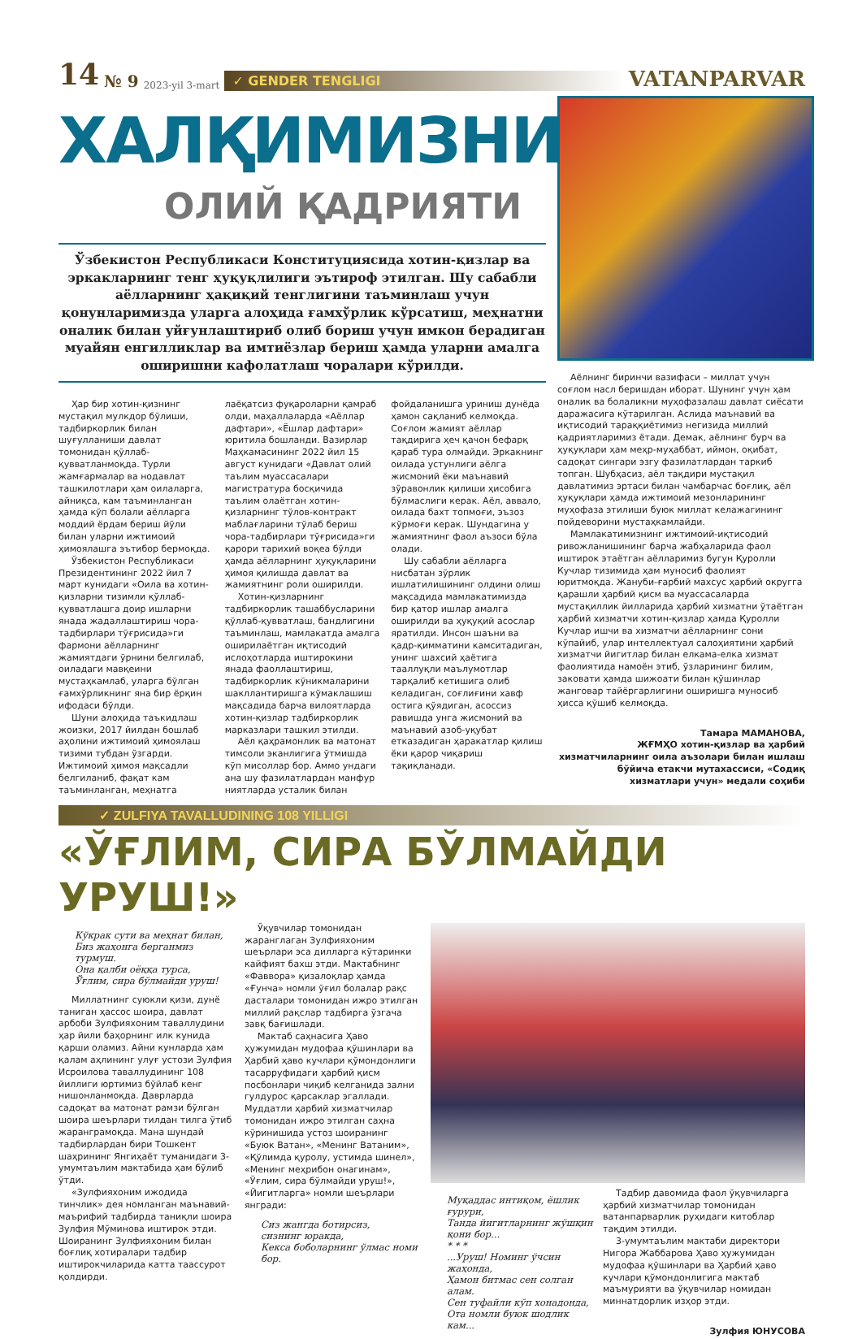14 № 9 2023-yil 3-mart
✓ GENDER TENGLIGI
VATANPARVAR
ХАЛҚИМИЗНИНГ
ОЛИЙ ҚАДРИЯТИ
Ўзбекистон Республикаси Конституциясида хотин-қизлар ва эркакларнинг тенг ҳуқуқлилиги эътироф этилган. Шу сабабли аёлларнинг ҳақиқий тенглигини таъминлаш учун қонунларимизда уларга алоҳида ғамхўрлик кўрсатиш, меҳнатни оналик билан уйғунлаштириб олиб бориш учун имкон берадиган муайян енгилликлар ва имтиёзлар бериш ҳамда уларни амалга оширишни кафолатлаш чоралари кўрилди.
Ҳар бир хотин-қизнинг мустақил мулкдор бўлиши, тадбиркорлик билан шуғулланиши давлат томонидан қўллаб-қувватланмоқда. Турли жамғармалар ва нодавлат ташкилотлари ҳам оилаларга, айниқса, кам таъминланган ҳамда кўп болали аёлларга моддий ёрдам бериш йўли билан уларни ижтимоий ҳимоялашга эътибор бермоқда.
Ўзбекистон Республикаси Президентининг 2022 йил 7 март кунидаги «Оила ва хотин-қизларни тизимли қўллаб-қувватлашга доир ишларни янада жадаллаштириш чора-тадбирлари тўғрисида»ги фармони аёлларнинг жамиятдаги ўрнини белгилаб, оиладаги мавқеини мустаҳкамлаб, уларга бўлган ғамхўрликнинг яна бир ёрқин ифодаси бўлди.
Шуни алоҳида таъкидлаш жоизки, 2017 йилдан бошлаб аҳолини ижтимоий ҳимоялаш тизими тубдан ўзгарди. Ижтимоий ҳимоя мақсадли белгиланиб, фақат кам таъминланган, меҳнатга лаёқатсиз фуқароларни қамраб олди, маҳаллаларда «Аёллар дафтари», «Ёшлар дафтари» юритила бошланди. Вазирлар Маҳкамасининг 2022 йил 15 август кунидаги «Давлат олий таълим муассасалари магистратура босқичида таълим олаётган хотин-қизларнинг тўлов-контракт маблағларини тўлаб бериш чора-тадбирлари тўғрисида»ги қарори тарихий воқеа бўлди ҳамда аёлларнинг ҳуқуқларини ҳимоя қилишда давлат ва жамиятнинг роли оширилди.
Хотин-қизларнинг тадбиркорлик ташаббусларини қўллаб-қувватлаш, бандлигини таъминлаш, мамлакатда амалга оширилаётган иқтисодий ислоҳотларда иштирокини янада фаоллаштириш, тадбиркорлик кўникмаларини шакллантиришга кўмаклашиш мақсадида барча вилоятларда хотин-қизлар тадбиркорлик марказлари ташкил этилди.
Аёл қаҳрамонлик ва матонат тимсоли эканлигига ўтмишда кўп мисоллар бор. Аммо ундаги ана шу фазилатлардан манфур ниятларда усталик билан фойдаланишга уриниш дунёда ҳамон сақланиб келмоқда. Соғлом жамият аёллар тақдирига ҳеч қачон бефарқ қараб тура олмайди. Эркакнинг оилада устунлиги аёлга жисмоний ёки маънавий зўравонлик қилиши ҳисобига бўлмаслиги керак. Аёл, аввало, оилада бахт топмоғи, эъзоз кўрмоғи керак. Шундагина у жамиятнинг фаол аъзоси бўла олади.
Шу сабабли аёлларга нисбатан зўрлик ишлатилишининг олдини олиш мақсадида мамлакатимизда бир қатор ишлар амалга оширилди ва ҳуқуқий асослар яратилди. Инсон шаъни ва қадр-қимматини камситадиган, унинг шахсий ҳаётига тааллуқли маълумотлар тарқалиб кетишига олиб келадиган, соғлиғини хавф остига қўядиган, асоссиз равишда унга жисмоний ва маънавий азоб-уқубат етказадиган ҳаракатлар қилиш ёки қарор чиқариш тақиқланади.
Аёлнинг биринчи вазифаси – миллат учун соғлом насл беришдан иборат. Шунинг учун ҳам оналик ва болаликни муҳофазалаш давлат сиёсати даражасига кўтарилган. Аслида маънавий ва иқтисодий тараққиётимиз негизида миллий қадриятларимиз ётади. Демак, аёлнинг бурч ва ҳуқуқлари ҳам меҳр-муҳаббат, иймон, оқибат, садоқат сингари эзгу фазилатлардан таркиб топган. Шубҳасиз, аёл тақдири мустақил давлатимиз эртаси билан чамбарчас боғлиқ, аёл ҳуқуқлари ҳамда ижтимоий мезонларининг муҳофаза этилиши буюк миллат келажагининг пойдеворини мустаҳкамлайди.
Мамлакатимизнинг ижтимоий-иқтисодий ривожланишининг барча жабҳаларида фаол иштирок этаётган аёлларимиз бугун Қуролли Кучлар тизимида ҳам муносиб фаолият юритмоқда. Жануби-ғарбий махсус ҳарбий округга қарашли ҳарбий қисм ва муассасаларда мустақиллик йилларида ҳарбий хизматни ўтаётган ҳарбий хизматчи хотин-қизлар ҳамда Қуролли Кучлар ишчи ва хизматчи аёлларнинг сони кўпайиб, улар интеллектуал салоҳиятини ҳарбий хизматчи йигитлар билан елкама-елка хизмат фаолиятида намоён этиб, ўзларининг билим, заковати ҳамда шижоати билан қўшинлар жанговар тайёргарлигини оширишга муносиб ҳисса қўшиб келмоқда.
Тамара МАМАНОВА,
ЖҒМҲО хотин-қизлар ва ҳарбий хизматчиларнинг оила аъзолари билан ишлаш бўйича етакчи мутахассиси, «Содиқ хизматлари учун» медали соҳиби
✓ ZULFIYA TAVALLUDINING 108 YILLIGI
«ЎҒЛИМ, СИРА БЎЛМАЙДИ УРУШ!»
Кўкрак сути ва меҳнат билан,
Биз жаҳонга берганмиз турмуш.
Она қалби оёққа турса,
Ўғлим, сира бўлмайди уруш!
Миллатнинг суюкли қизи, дунё таниган ҳассос шоира, давлат арбоби Зулфияхоним таваллудини ҳар йили баҳорнинг илк кунида қарши оламиз. Айни кунларда ҳам қалам аҳлининг улуғ устози Зулфия Исроилова таваллудининг 108 йиллиги юртимиз бўйлаб кенг нишонланмоқда. Даврларда садоқат ва матонат рамзи бўлган шоира шеърлари тилдан тилга ўтиб жаранграмоқда. Мана шундай тадбирлардан бири Тошкент шаҳрининг Янгиҳаёт туманидаги 3-умумтаълим мактабида ҳам бўлиб ўтди.
«Зулфияхоним ижодида тинчлик» дея номланган маънавий-маърифий тадбирда таниқли шоира Зулфия Мўминова иштирок этди. Шоиранинг Зулфияхоним билан боғлиқ хотиралари тадбир иштирокчиларида катта таассурот қолдирди.
Ўқувчилар томонидан жаранглаган Зулфияхоним шеърлари эса дилларга кўтаринки кайфият бахш этди. Мактабнинг «Фаввора» қизалоқлар ҳамда «Ғунча» номли ўғил болалар рақс дасталари томонидан ижро этилган миллий рақслар тадбирга ўзгача завқ бағишлади.
Мактаб саҳнасига Ҳаво ҳужумидан мудофаа қўшинлари ва Ҳарбий ҳаво кучлари қўмондонлиги тасарруфидаги ҳарбий қисм посбонлари чиқиб келганида зални гулдурос қарсаклар эгаллади. Муддатли ҳарбий хизматчилар томонидан ижро этилган саҳна кўринишида устоз шоиранинг «Буюк Ватан», «Менинг Ватаним», «Қўлимда қуролу, устимда шинел», «Менинг меҳрибон онагинам», «Ўғлим, сира бўлмайди уруш!», «Йигитларга» номли шеърлари янгради:
Сиз жангда ботирсиз,
сизнинг юракда,
Кекса боболарнинг ўлмас номи бор.
Муқаддас интиқом, ёшлик ғурури,
Танда йигитларнинг жўшқин қони бор...
* * *
...Уруш! Номинг ўчсин жаҳонда,
Ҳамон битмас сен солган алам.
Сен туфайли кўп хонадонда,
Ота номли буюк шодлик кам...
Тадбир давомида фаол ўқувчиларга ҳарбий хизматчилар томонидан ватанпарварлик руҳидаги китоблар тақдим этилди.
3-умумтаълим мактаби директори Нигора Жаббарова Ҳаво ҳужумидан мудофаа қўшинлари ва Ҳарбий ҳаво кучлари қўмондонлигига мактаб маъмурияти ва ўқувчилар номидан миннатдорлик изҳор этди.
Зулфия ЮНУСОВА